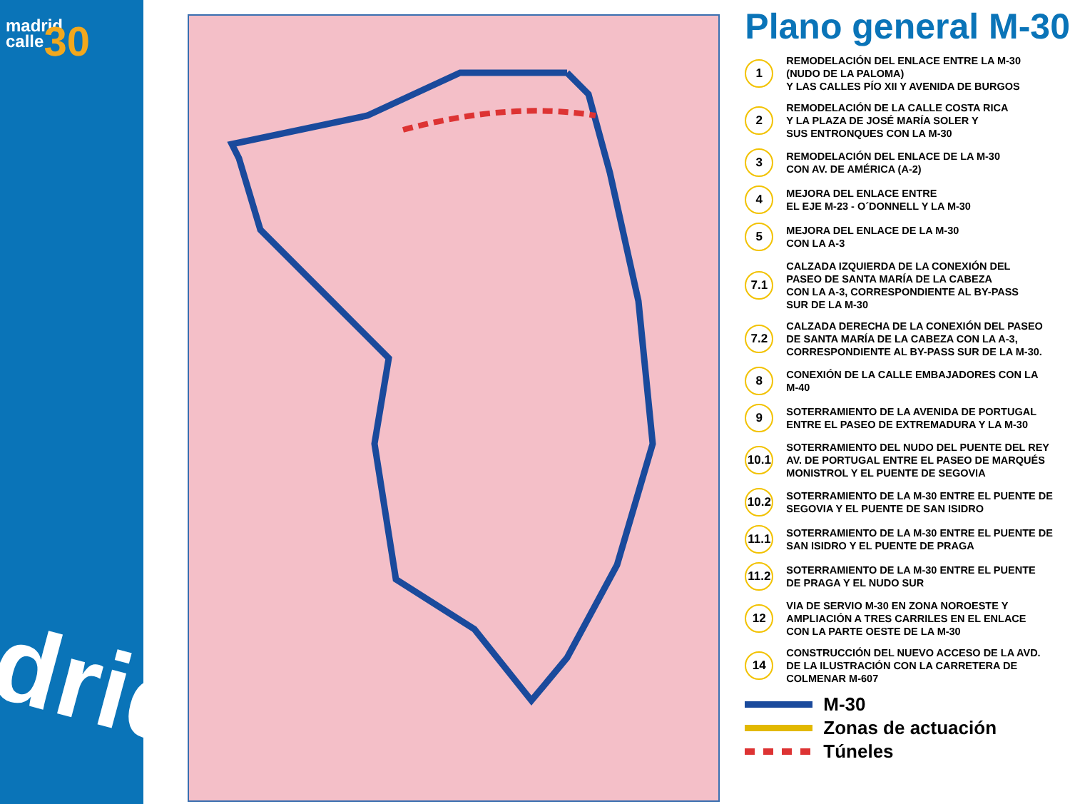madrid
calle30
drid
Plano general M-30
1
REMODELACIÓN DEL ENLACE ENTRE LA M-30
(NUDO DE LA PALOMA)
Y LAS CALLES PÍO XII Y AVENIDA DE BURGOS
2
REMODELACIÓN DE LA CALLE COSTA RICA
Y LA PLAZA DE JOSÉ MARÍA SOLER Y
SUS ENTRONQUES CON LA M-30
3
REMODELACIÓN DEL ENLACE DE LA M-30
CON AV. DE AMÉRICA (A-2)
4
MEJORA DEL ENLACE ENTRE
EL EJE M-23 - O´DONNELL Y LA M-30
5
MEJORA DEL ENLACE DE LA M-30
CON LA A-3
7.1
CALZADA IZQUIERDA DE LA CONEXIÓN DEL
PASEO DE SANTA MARÍA DE LA CABEZA
CON LA A-3, CORRESPONDIENTE AL BY-PASS
SUR DE LA M-30
7.2
CALZADA DERECHA DE LA CONEXIÓN DEL PASEO
DE SANTA MARÍA DE LA CABEZA CON LA A-3,
CORRESPONDIENTE AL BY-PASS SUR DE LA M-30.
8
CONEXIÓN DE LA CALLE EMBAJADORES CON LA
M-40
9
SOTERRAMIENTO DE LA AVENIDA DE PORTUGAL
ENTRE EL PASEO DE EXTREMADURA Y LA M-30
10.1
SOTERRAMIENTO DEL NUDO DEL PUENTE DEL REY
AV. DE PORTUGAL ENTRE EL PASEO DE MARQUÉS
MONISTROL Y EL PUENTE DE SEGOVIA
10.2
SOTERRAMIENTO DE LA M-30 ENTRE EL PUENTE DE
SEGOVIA Y EL PUENTE DE SAN ISIDRO
11.1
SOTERRAMIENTO DE LA M-30 ENTRE EL PUENTE DE
SAN ISIDRO Y EL PUENTE DE PRAGA
11.2
SOTERRAMIENTO DE LA M-30 ENTRE EL PUENTE
DE PRAGA Y EL NUDO SUR
12
VIA DE SERVIO M-30 EN ZONA NOROESTE Y
AMPLIACIÓN A TRES CARRILES EN EL ENLACE
CON LA PARTE OESTE DE LA M-30
14
CONSTRUCCIÓN DEL NUEVO ACCESO DE LA AVD.
DE LA ILUSTRACIÓN CON LA CARRETERA DE
COLMENAR M-607
M-30
Zonas de actuación
Túneles